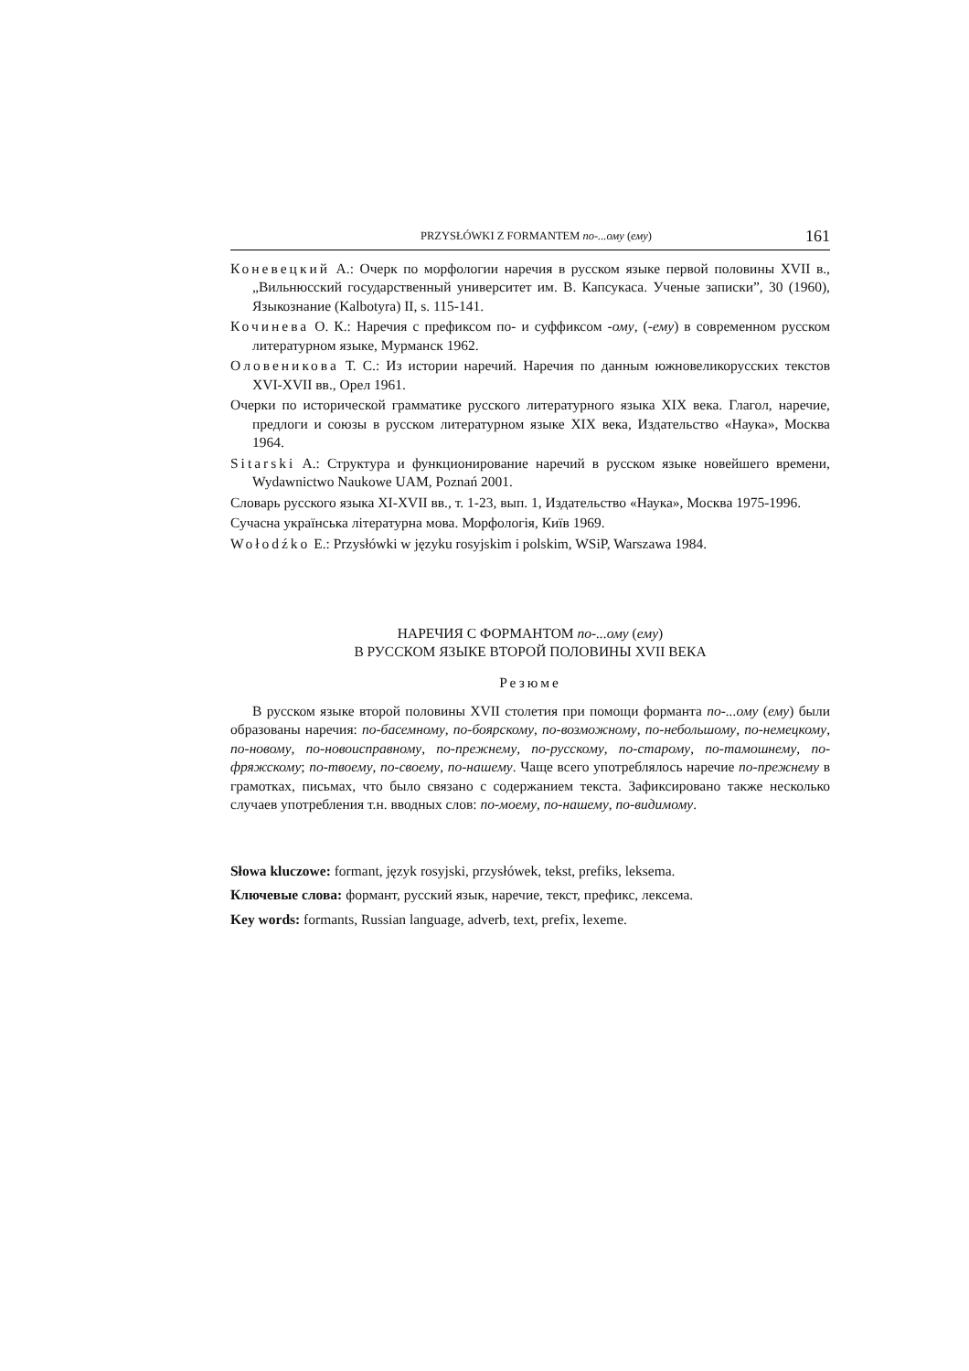PRZYSŁÓWKI Z FORMANTEM по-...ому (ему) 161
Коневецкий А.: Очерк по морфологии наречия в русском языке первой половины XVII в., „Вильнюсский государственный университет им. В. Капсукаса. Ученые записки”, 30 (1960), Языкознание (Kalbotyra) II, s. 115-141.
Кочинева О. К.: Наречия с префиксом по- и суффиксом -ому, (-ему) в современном русском литературном языке, Мурманск 1962.
Оловеникова Т. С.: Из истории наречий. Наречия по данным южновеликорусских текстов XVI-XVII вв., Орел 1961.
Очерки по исторической грамматике русского литературного языка XIX века. Глагол, наречие, предлоги и союзы в русском литературном языке XIX века, Издательство «Наука», Москва 1964.
Sitarski A.: Структура и функционирование наречий в русском языке новейшего времени, Wydawnictwo Naukowe UAM, Poznań 2001.
Словарь русского языка XI-XVII вв., т. 1-23, вып. 1, Издательство «Наука», Москва 1975-1996.
Сучасна українська літературна мова. Морфологія, Київ 1969.
Wołodźko E.: Przysłówki w języku rosyjskim i polskim, WSiP, Warszawa 1984.
НАРЕЧИЯ С ФОРМАНТОМ по-...ому (ему)
В РУССКОМ ЯЗЫКЕ ВТОРОЙ ПОЛОВИНЫ XVII ВЕКА
Резюме
В русском языке второй половины XVII столетия при помощи форманта по-...ому (ему) были образованы наречия: по-басемному, по-боярскому, по-возможному, по-небольшому, по-немецкому, по-новому, по-новоисправному, по-прежнему, по-русскому, по-старому, по-тамошнему, по-фряжскому; по-твоему, по-своему, по-нашему. Чаще всего употреблялось наречие по-прежнему в грамотках, письмах, что было связано с содержанием текста. Зафиксировано также несколько случаев употребления т.н. вводных слов: по-моему, по-нашему, по-видимому.
Słowa kluczowe: formant, język rosyjski, przysłówek, tekst, prefiks, leksema.
Ключевые слова: формант, русский язык, наречие, текст, префикс, лексема.
Key words: formants, Russian language, adverb, text, prefix, lexeme.